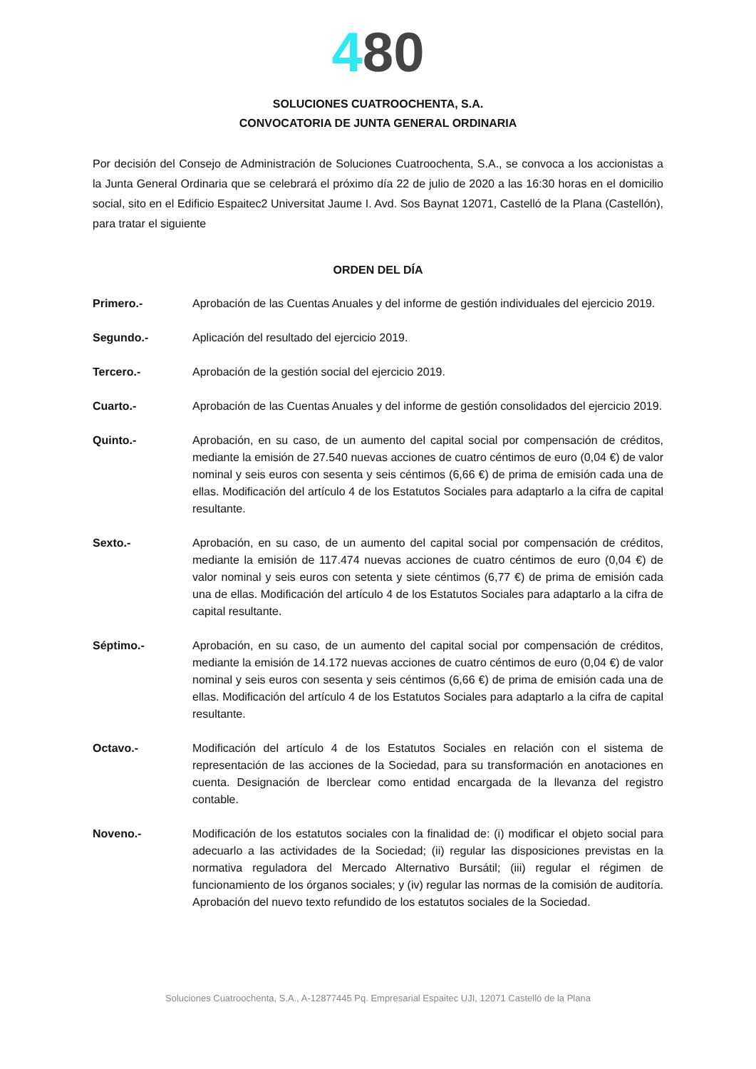480
SOLUCIONES CUATROOCHENTA, S.A.
CONVOCATORIA DE JUNTA GENERAL ORDINARIA
Por decisión del Consejo de Administración de Soluciones Cuatroochenta, S.A., se convoca a los accionistas a la Junta General Ordinaria que se celebrará el próximo día 22 de julio de 2020 a las 16:30 horas en el domicilio social, sito en el Edificio Espaitec2 Universitat Jaume I. Avd. Sos Baynat 12071, Castelló de la Plana (Castellón), para tratar el siguiente
ORDEN DEL DÍA
Primero.- Aprobación de las Cuentas Anuales y del informe de gestión individuales del ejercicio 2019.
Segundo.- Aplicación del resultado del ejercicio 2019.
Tercero.- Aprobación de la gestión social del ejercicio 2019.
Cuarto.- Aprobación de las Cuentas Anuales y del informe de gestión consolidados del ejercicio 2019.
Quinto.- Aprobación, en su caso, de un aumento del capital social por compensación de créditos, mediante la emisión de 27.540 nuevas acciones de cuatro céntimos de euro (0,04 €) de valor nominal y seis euros con sesenta y seis céntimos (6,66 €) de prima de emisión cada una de ellas. Modificación del artículo 4 de los Estatutos Sociales para adaptarlo a la cifra de capital resultante.
Sexto.- Aprobación, en su caso, de un aumento del capital social por compensación de créditos, mediante la emisión de 117.474 nuevas acciones de cuatro céntimos de euro (0,04 €) de valor nominal y seis euros con setenta y siete céntimos (6,77 €) de prima de emisión cada una de ellas. Modificación del artículo 4 de los Estatutos Sociales para adaptarlo a la cifra de capital resultante.
Séptimo.- Aprobación, en su caso, de un aumento del capital social por compensación de créditos, mediante la emisión de 14.172 nuevas acciones de cuatro céntimos de euro (0,04 €) de valor nominal y seis euros con sesenta y seis céntimos (6,66 €) de prima de emisión cada una de ellas. Modificación del artículo 4 de los Estatutos Sociales para adaptarlo a la cifra de capital resultante.
Octavo.- Modificación del artículo 4 de los Estatutos Sociales en relación con el sistema de representación de las acciones de la Sociedad, para su transformación en anotaciones en cuenta. Designación de Iberclear como entidad encargada de la llevanza del registro contable.
Noveno.- Modificación de los estatutos sociales con la finalidad de: (i) modificar el objeto social para adecuarlo a las actividades de la Sociedad; (ii) regular las disposiciones previstas en la normativa reguladora del Mercado Alternativo Bursátil; (iii) regular el régimen de funcionamiento de los órganos sociales; y (iv) regular las normas de la comisión de auditoría. Aprobación del nuevo texto refundido de los estatutos sociales de la Sociedad.
Soluciones Cuatroochenta, S.A., A-12877445 Pq. Empresarial Espaitec UJI, 12071 Castelló de la Plana